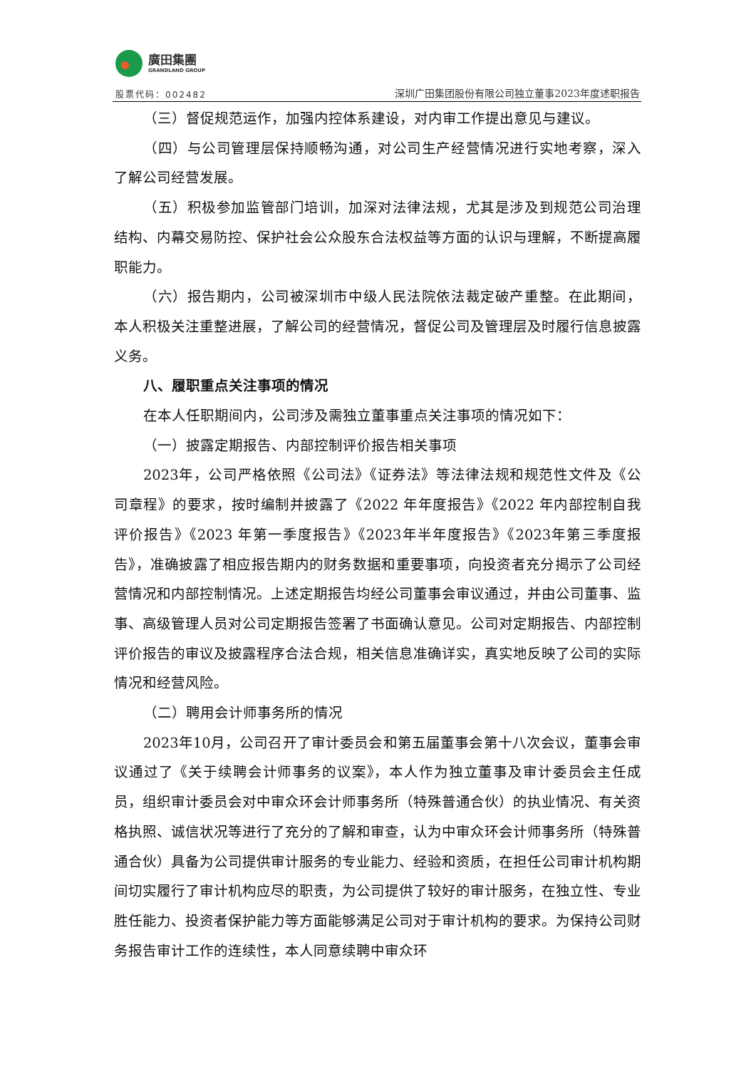廣田集團
GRANDLAND GROUP
股票代码：002482
深圳广田集团股份有限公司独立董事2023年度述职报告
（三）督促规范运作，加强内控体系建设，对内审工作提出意见与建议。
（四）与公司管理层保持顺畅沟通，对公司生产经营情况进行实地考察，深入了解公司经营发展。
（五）积极参加监管部门培训，加深对法律法规，尤其是涉及到规范公司治理结构、内幕交易防控、保护社会公众股东合法权益等方面的认识与理解，不断提高履职能力。
（六）报告期内，公司被深圳市中级人民法院依法裁定破产重整。在此期间，本人积极关注重整进展，了解公司的经营情况，督促公司及管理层及时履行信息披露义务。
八、履职重点关注事项的情况
在本人任职期间内，公司涉及需独立董事重点关注事项的情况如下：
（一）披露定期报告、内部控制评价报告相关事项
2023年，公司严格依照《公司法》《证券法》等法律法规和规范性文件及《公司章程》的要求，按时编制并披露了《2022 年年度报告》《2022 年内部控制自我评价报告》《2023 年第一季度报告》《2023年半年度报告》《2023年第三季度报告》，准确披露了相应报告期内的财务数据和重要事项，向投资者充分揭示了公司经营情况和内部控制情况。上述定期报告均经公司董事会审议通过，并由公司董事、监事、高级管理人员对公司定期报告签署了书面确认意见。公司对定期报告、内部控制评价报告的审议及披露程序合法合规，相关信息准确详实，真实地反映了公司的实际情况和经营风险。
（二）聘用会计师事务所的情况
2023年10月，公司召开了审计委员会和第五届董事会第十八次会议，董事会审议通过了《关于续聘会计师事务的议案》，本人作为独立董事及审计委员会主任成员，组织审计委员会对中审众环会计师事务所（特殊普通合伙）的执业情况、有关资格执照、诚信状况等进行了充分的了解和审查，认为中审众环会计师事务所（特殊普通合伙）具备为公司提供审计服务的专业能力、经验和资质，在担任公司审计机构期间切实履行了审计机构应尽的职责，为公司提供了较好的审计服务，在独立性、专业胜任能力、投资者保护能力等方面能够满足公司对于审计机构的要求。为保持公司财务报告审计工作的连续性，本人同意续聘中审众环